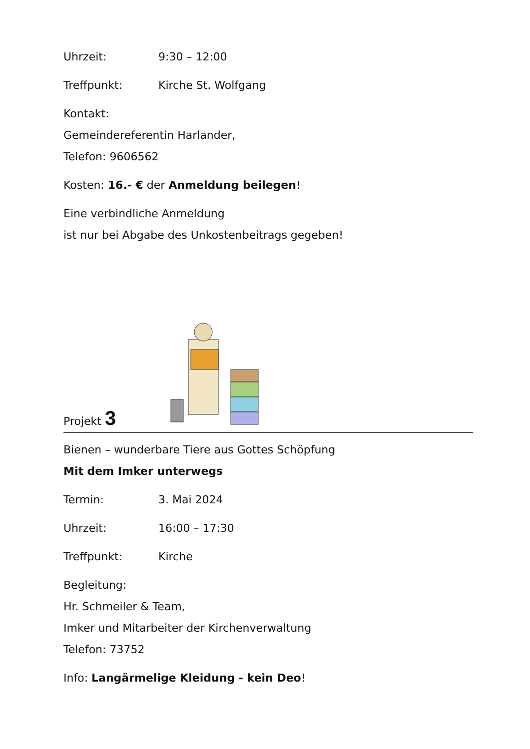Uhrzeit: 9:30 – 12:00
Treffpunkt: Kirche St. Wolfgang
Kontakt:
Gemeindereferentin Harlander,
Telefon: 9606562
Kosten: 16.- € der Anmeldung beilegen!
Eine verbindliche Anmeldung
ist nur bei Abgabe des Unkostenbeitrags gegeben!
Projekt 3
Bienen – wunderbare Tiere aus Gottes Schöpfung
Mit dem Imker unterwegs
Termin: 3. Mai 2024
Uhrzeit: 16:00 – 17:30
Treffpunkt: Kirche
Begleitung:
Hr. Schmeiler & Team,
Imker und Mitarbeiter der Kirchenverwaltung
Telefon: 73752
Info: Langärmelige Kleidung - kein Deo!